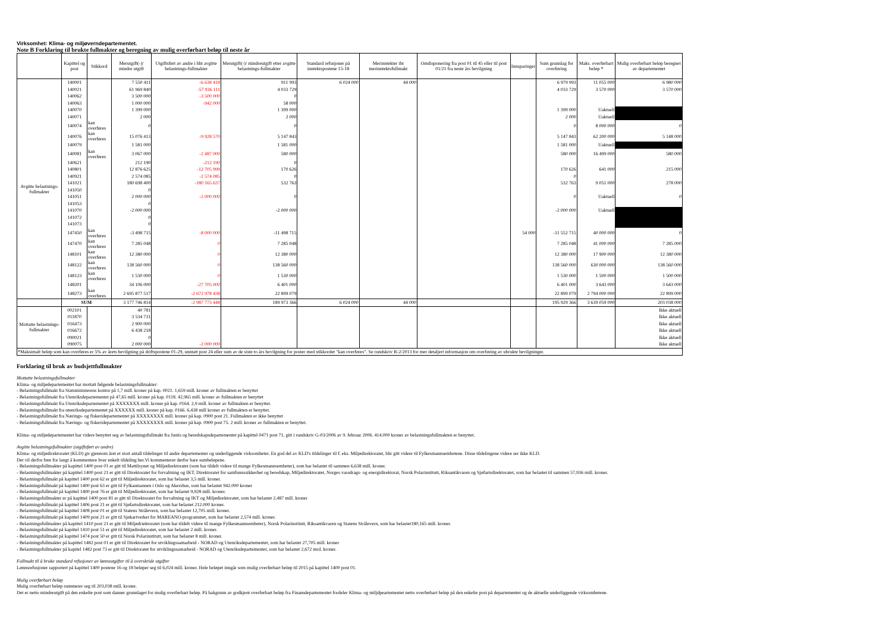Virksomhet: Klima- og miljøverndepartementet.
Note B Forklaring til brukte fullmakter og beregning av mulig overførbart beløp til neste år
| | Kapittel og post | Stikkord | Merutgift(-)/ mindre utgift | Utgiftsført av andre i hht avgitte belastnings-fullmakter | Merutgift(-)/ mindreutgift etter avgitte belastnings-fullmakter | Standard refusjoner på inntektspostene 15-18 | Merinntekter iht merinntektsfullmakt | Omdisponering fra post 01 til 45 eller til post 01/21 fra neste års bevilgning | Innsparinger | Sum grunnlag for overføring | Maks. overførbart beløp * | Mulig overførbart beløp beregnet av departementet |
| --- | --- | --- | --- | --- | --- | --- | --- | --- | --- | --- | --- | --- |
| Avgitte belastnings-fullmakter | 140001 | | 7 550 411 | -6 638 418 | 911 993 | 6 024 000 | 44 000 | | | 6 979 993 | 11 055 000 | 6 980 000 |
| | 140021 | | 61 969 840 | -57 936 111 | 4 033 729 | | | | | 4 033 729 | 3 570 000 | 3 570 000 |
| | 140062 | | 3 500 000 | -3 500 000 | 0 | | | | | | | |
| | 140063 | | 1 000 000 | -942 000 | 58 000 | | | | | | | |
| | 140070 | | 1 399 000 | | 1 399 000 | | | | | 1 399 000 | Uaktuell | |
| | 140071 | | 2 000 | | 2 000 | | | | | 2 000 | Uaktuell | |
| | 140074 | kan overføres | 0 | | 0 | | | | | 0 | 8 000 000 | 0 |
| | 140076 | kan overføres | 15 076 413 | -9 928 570 | 5 147 843 | | | | | 5 147 843 | 62 200 000 | 5 148 000 |
| | 140079 | | 1 581 000 | | 1 581 000 | | | | | 1 581 000 | Uaktuell | |
| | 140081 | kan overføres | 3 067 000 | -2 487 000 | 580 000 | | | | | 580 000 | 16 499 000 | 580 000 |
| | 140621 | | 212 190 | -212 190 | 0 | | | | | | | |
| | 140801 | | 12 876 625 | -12 705 999 | 170 626 | | | | | 170 626 | 641 000 | 215 000 |
| | 140921 | | 2 574 085 | -2 574 085 | 0 | | | | | 0 | | |
| | 141021 | | 180 698 400 | -180 165 637 | 532 763 | | | | | 532 763 | 9 051 000 | 278 000 |
| | 141050 | | 0 | | | | | | | | | |
| | 141051 | | 2 000 000 | -2 000 000 | 0 | | | | | 0 | Uaktuell | 0 |
| | 141053 | | 0 | | | | | | | | | |
| | 141070 | | -2 000 000 | | -2 000 000 | | | | | -2 000 000 | Uaktuell | |
| | 141072 | | 0 | | | | | | | | | |
| | 141073 | | 0 | | | | | | | | | |
| | 147450 | kan overføres | -3 498 715 | -8 000 000 | -11 498 715 | | | | 54 000 | -11 552 715 | 40 000 000 | 0 |
| | 147470 | kan overføres | 7 285 048 | 0 | 7 285 048 | | | | | 7 285 048 | 41 000 000 | 7 285 000 |
| | 148101 | kan overføres | 12 380 000 | 0 | 12 380 000 | | | | | 12 380 000 | 17 900 000 | 12 380 000 |
| | 148122 | kan overføres | 138 560 000 | 0 | 138 560 000 | | | | | 138 560 000 | 630 000 000 | 138 560 000 |
| | 148123 | kan overføres | 1 530 000 | 0 | 1 530 000 | | | | | 1 530 000 | 1 500 000 | 1 500 000 |
| | 148201 | | 34 106 000 | -27 705 000 | 6 401 000 | | | | | 6 401 000 | 3 643 000 | 3 643 000 |
| | 148273 | kan overføres | 2 695 877 517 | -2 672 978 438 | 22 899 079 | | | | | 22 899 079 | 2 794 000 000 | 22 899 000 |
| | SUM | | 3 177 746 814 | -2 987 773 448 | 189 973 366 | 6 024 000 | 44 000 | | | 195 929 366 | 3 639 059 000 | 203 038 000 |
| Mottatte belastnings-fullmakter | 002101 | | 40 781 | | | | | | | | | Ikke aktuell |
| | 011870 | | 3 534 731 | | | | | | | | | Ikke aktuell |
| | 016473 | | 2 900 000 | | | | | | | | | Ikke aktuell |
| | 016672 | | 6 438 218 | | | | | | | | | Ikke aktuell |
| | 090021 | | 0 | | | | | | | | | Ikke aktuell |
| | 090075 | | 2 000 000 | -2 000 000 | | | | | | | | Ikke aktuell |
| *Maksimalt beløp som kan overføres er 5% av årets bevilgning på driftspostene 01-29, unntatt post 24 eller sum av de siste to års bevilgning for poster med stikkordet "kan overføres". Se rundskriv R-2/2013 for mer detaljert informasjon om overføring av ubrukte bevilgninger. | | | | | | | | | | | | |
Forklaring til bruk av budsjettfullmakter
Mottatte belastningsfullmakter
Klima- og miljødepartementet har mottatt følgende belastningsfullmakter:
- Belastningsfullmakt fra Statsministerens kontor på 1,7 mill. kroner på kap. 0021. 1,659 mill. kroner av fullmakten er benyttet
- Belastningsfullmakt fra Utenriksdepartementet på 47,65 mill. kroner på kap. 0118. 42,965 mill. kroner av fullmakten er benyttet
- Belastningsfullmakt fra Utenriksdepartementet på XXXXXXX mill. kroner på kap. 0164. 2,9 mill. kroner av fullmakten er benyttet.
- Belastningsfullmakt fra utenriksdepartementet på XXXXXX mill. kroner på kap. 0166. 6,438 mill kroner av fullmakten er benyttet.
- Belastningsfullmakt fra Nærings- og fiskeridepartementet på XXXXXXXX mill. kroner på kap. 0900 post 21. Fullmakten er ikke benyttet
- Belastningsfullmakt fra Nærings- og fiskeridepartementet på XXXXXXXX mill. kroner på kap. 0900 post 75. 2 mill. kroner av fullmakten er benyttet.
Klima- og miljødepartementet har videre benyttet seg av belastningsfullmakt fra Justis og beredskapsdepartementet på kapittel 0471 post 71, gitt i rundskriv G-03/2006 av 9. februar 2006. 414.000 kroner av belastningsfullmakten er benyttet.
Avgitte belastningsfullmakter (utgiftsført av andre)
Klima- og miljødirektoratet (KLD) gir gjennom året et stort antall tildelinger til andre departementer og underliggende virksomheter. En god del av KLD's tildelinger til f. eks. Miljødirektoratet, blir gitt videre til Fylkesmannsembetene. Disse tildelingene videre ser ikke KLD.
Det vil derfor føre for langt å kommentere hver enkelt tildeling her.Vi kommenterer derfor bare sumbeløpene.
- Belastningsfullmakter på kapittel 1400 post 01 er gitt til Mattilsynet og Miljødirektoratet (som har tildelt videre til mange Fylkesmannsembeter), som har belastet til sammen 6,638 mill. kroner.
- Belastningsfullmakter på kapittel 1400 post 21 er gitt til Direktoratet for forvaltning og IKT, Direktoratet for samfunnssikkerhet og beredskap, Miljødirektoratet, Norges vassdrags- og energidirektorat, Norsk Polarinstitutt, Riksantikvaren og Sjøfartsdirektoratet, som har belastet til sammen 57,936 mill. kroner.
- Belastningsfullmakt på kapittel 1400 post 62 er gitt til Miljødirektoratet, som har belastet 3,5 mill. kroner.
- Belastningsfullmakt på kapittel 1400 post 63 er gitt til Fylkasmannen i Oslo og Akershus, som har belastet 942.000 kroner
- Belastningsfullmakt på kapittel 1400 post 76 er gitt til Miljødirektoratet, som har belastet 9,928 mill. kroner.
- Belastningsfullmakter er på kapittel 1400 post 81 er gitt til Direktoratet for forvaltning og IKT og Miljødirektoratet, som har belastet 2,487 mill. kroner
- Belastningsfullmakt på kapittel 1406 post 21 er gitt til Sjøfartsdirektoratet, som har belastet 212.000 kroner.
- Belastningsfullmakt på kapittel 1408 post 01 er gitt til Statens Strålevern, som har belastet 12,705 mill. kroner.
- Belastningsfullmakt på kapittel 1409 post 21 er gitt til Sjøkartverket for MAREANO-programmet, som har belastet 2,574 mill. kroner.
- Belastningsfullmakter på kapittel 1410 post 21 er gitt til Miljødriektoratet (som har tildelt videre til mange Fylkesmannsembeter), Norsk Polarinstitutt, Riksantikvaren og Statens Strålevern, som har belastet180,165 mill. kroner.
- Belastningsfullmakt på kapittel 1410 post 51 er gitt til Miljødirektoratet, som har belastet 2 mill. kroner.
- Belastningsfullmakt på kapittel 1474 post 50 er gitt til Norsk Polarinstitutt, som har belastet 8 mill. kroner.
- Belastningsfullmakter på kapittel 1482 post 01 er gitt til Direktoratet for utviklingssamarbeid - NORAD og Utenriksdepartementet, som har belastet 27,705 mill. kroner
- Belastningsfullmakter på kapitel 1482 post 73 er gitt til Direktoratet for utviklingssamarbeid - NORAD og Utenriksdepartementet, som har belastet 2,672 mrd. kroner.
Fullmakt til å bruke standard refusjoner av lønnsutgifter til å overskride utgifter
Lønnsrefusjoner rapportert på kapittel 1400 postene 16 og 18 beløper seg til 6,024 mill. kroner. Hele beløpet inngår som mulig overførbart beløp til 2015 på kapittel 1400 post 01.
Mulig overførbart beløp
Mulig overførbart beløp summerer seg til 203,038 mill. kroner.
Det er netto mindreutgift på den enkelte post som danner grunnlaget for mulig overførbart beløp. På bakgrunn av godkjent overførbart beløp fra Finansdepartementet fordeler Klima- og miljdpeartementet netto overførbart beløp på den enkelte post på departementet og de aktuelle underliggende virksomhetene.